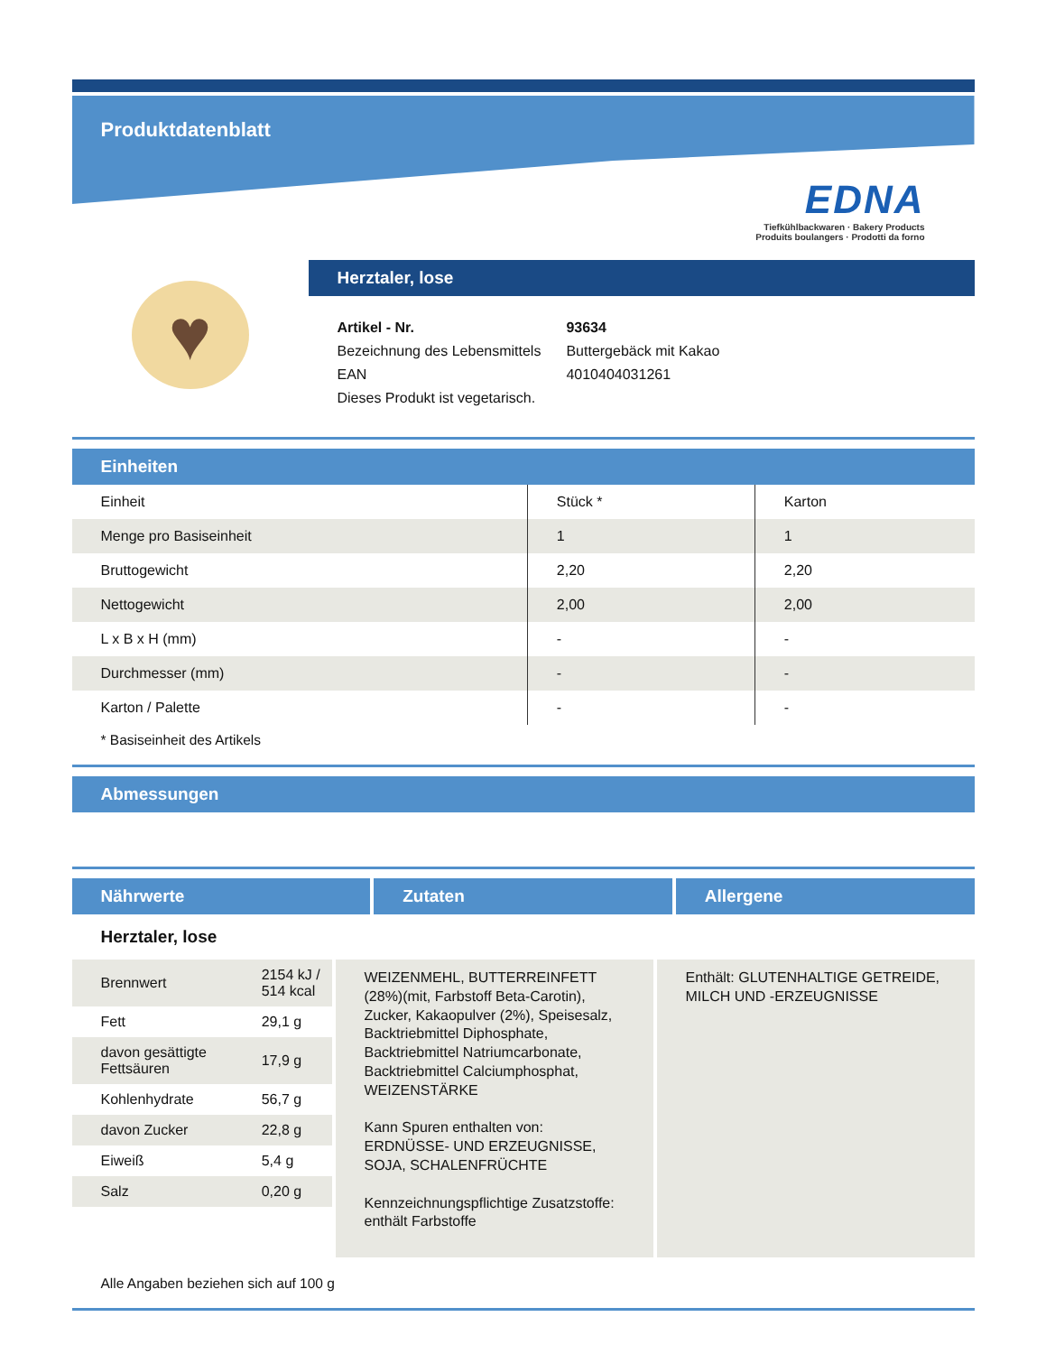Produktdatenblatt
EDNA
Tiefkühlbackwaren · Bakery Products
Produits boulangers · Prodotti da forno
♥
Herztaler, lose
| Artikel - Nr. | 93634 |
| Bezeichnung des Lebensmittels | Buttergebäck mit Kakao |
| EAN | 4010404031261 |
| Dieses Produkt ist vegetarisch. | |
Einheiten
| Einheit | Stück * | Karton |
| Menge pro Basiseinheit | 1 | 1 |
| Bruttogewicht | 2,20 | 2,20 |
| Nettogewicht | 2,00 | 2,00 |
| L x B x H (mm) | - | - |
| Durchmesser (mm) | - | - |
| Karton / Palette | - | - |
* Basiseinheit des Artikels
Abmessungen
Nährwerte Zutaten Allergene
Herztaler, lose
| Brennwert | 2154 kJ / 514 kcal |
| Fett | 29,1 g |
| davon gesättigte Fettsäuren | 17,9 g |
| Kohlenhydrate | 56,7 g |
| davon Zucker | 22,8 g |
| Eiweiß | 5,4 g |
| Salz | 0,20 g |
WEIZENMEHL, BUTTERREINFETT (28%)(mit, Farbstoff Beta-Carotin), Zucker, Kakaopulver (2%), Speisesalz, Backtriebmittel Diphosphate, Backtriebmittel Natriumcarbonate, Backtriebmittel Calciumphosphat, WEIZENSTÄRKE
Kann Spuren enthalten von: ERDNÜSSE- UND ERZEUGNISSE, SOJA, SCHALENFRÜCHTE
Kennzeichnungspflichtige Zusatzstoffe: enthält Farbstoffe
Enthält: GLUTENHALTIGE GETREIDE, MILCH UND -ERZEUGNISSE
Alle Angaben beziehen sich auf 100 g